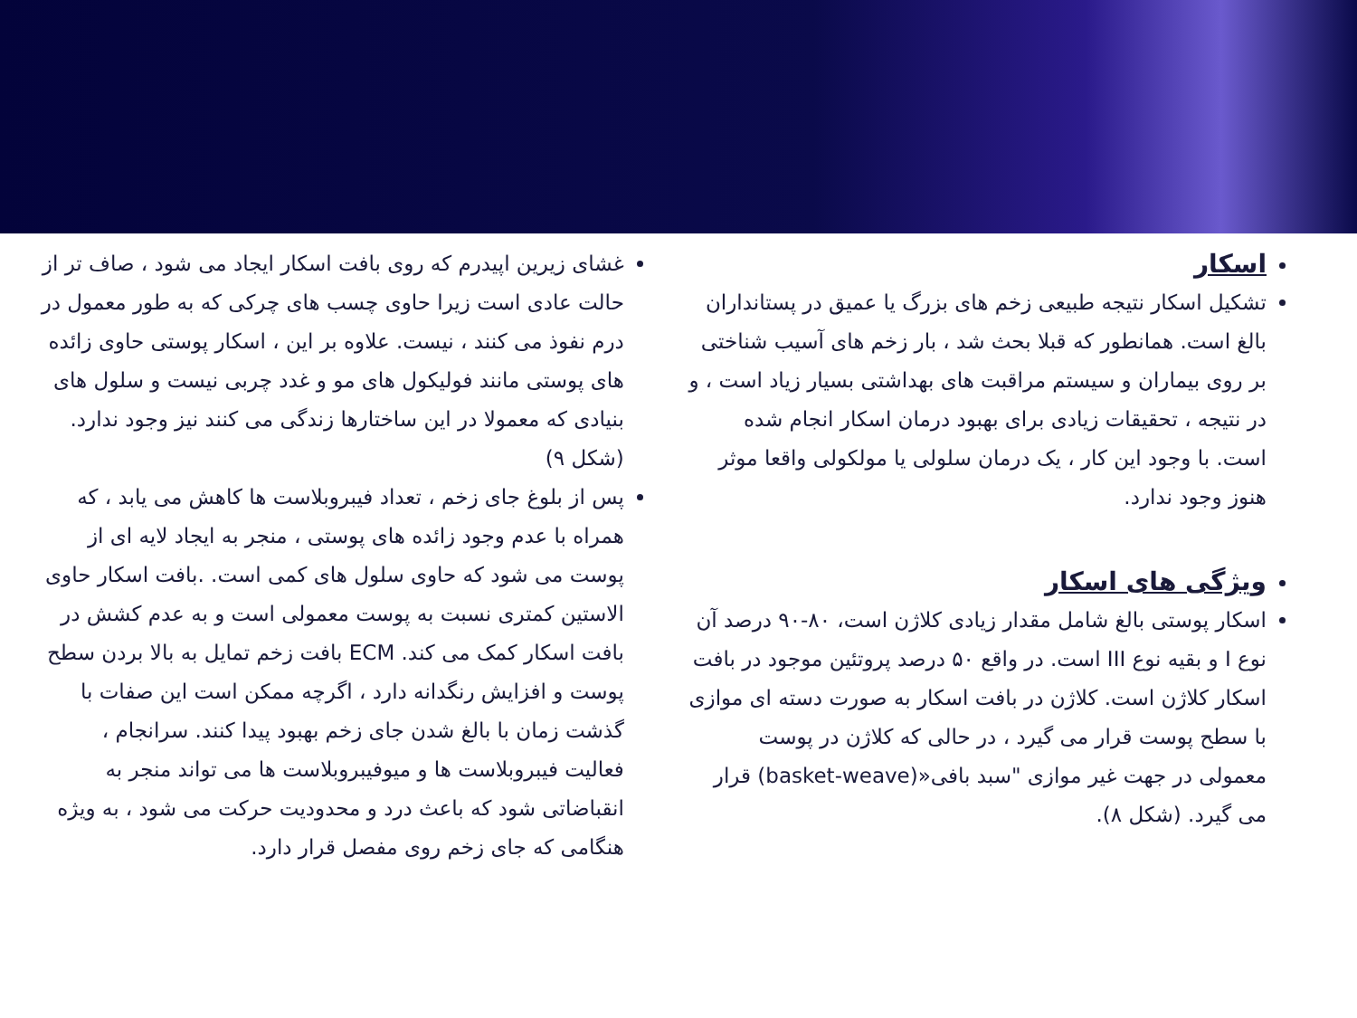اسکار
تشکیل اسکار نتیجه طبیعی زخم های بزرگ یا عمیق در پستانداران بالغ است. همانطور که قبلا بحث شد ، بار زخم های آسیب شناختی بر روی بیماران و سیستم مراقبت های بهداشتی بسیار زیاد است ، و در نتیجه ، تحقیقات زیادی برای بهبود درمان اسکار انجام شده است. با وجود این کار ، یک درمان سلولی یا مولکولی واقعا موثر هنوز وجود ندارد.
ویژگی های اسکار
اسکار پوستی بالغ شامل مقدار زیادی کلاژن است، ۸۰-۹۰ درصد آن نوع I و بقیه نوع III است. در واقع ۵۰ درصد پروتئین موجود در بافت اسکار کلاژن است. کلاژن در بافت اسکار به صورت دسته ای موازی با سطح پوست قرار می گیرد ، در حالی که کلاژن در پوست معمولی در جهت غیر موازی "سبد بافی«(basket-weave) قرار می گیرد. (شکل ۸).
غشای زیرین اپیدرم که روی بافت اسکار ایجاد می شود ، صاف تر از حالت عادی است زیرا حاوی چسب های چرکی که به طور معمول در درم نفوذ می کنند ، نیست. علاوه بر این ، اسکار پوستی حاوی زائده های پوستی مانند فولیکول های مو و غدد چربی نیست و سلول های بنیادی که معمولا در این ساختارها زندگی می کنند نیز وجود ندارد. (شکل ۹)
پس از بلوغ جای زخم ، تعداد فیبروبلاست ها کاهش می یابد ، که همراه با عدم وجود زائده های پوستی ، منجر به ایجاد لایه ای از پوست می شود که حاوی سلول های کمی است. .بافت اسکار حاوی الاستین کمتری نسبت به پوست معمولی است و به عدم کشش در بافت اسکار کمک می کند. ECM بافت زخم تمایل به بالا بردن سطح پوست و افزایش رنگدانه دارد ، اگرچه ممکن است این صفات با گذشت زمان با بالغ شدن جای زخم بهبود پیدا کنند. سرانجام ، فعالیت فیبروبلاست ها و میوفیبروبلاست ها می تواند منجر به انقباضاتی شود که باعث درد و محدودیت حرکت می شود ، به ویژه هنگامی که جای زخم روی مفصل قرار دارد.